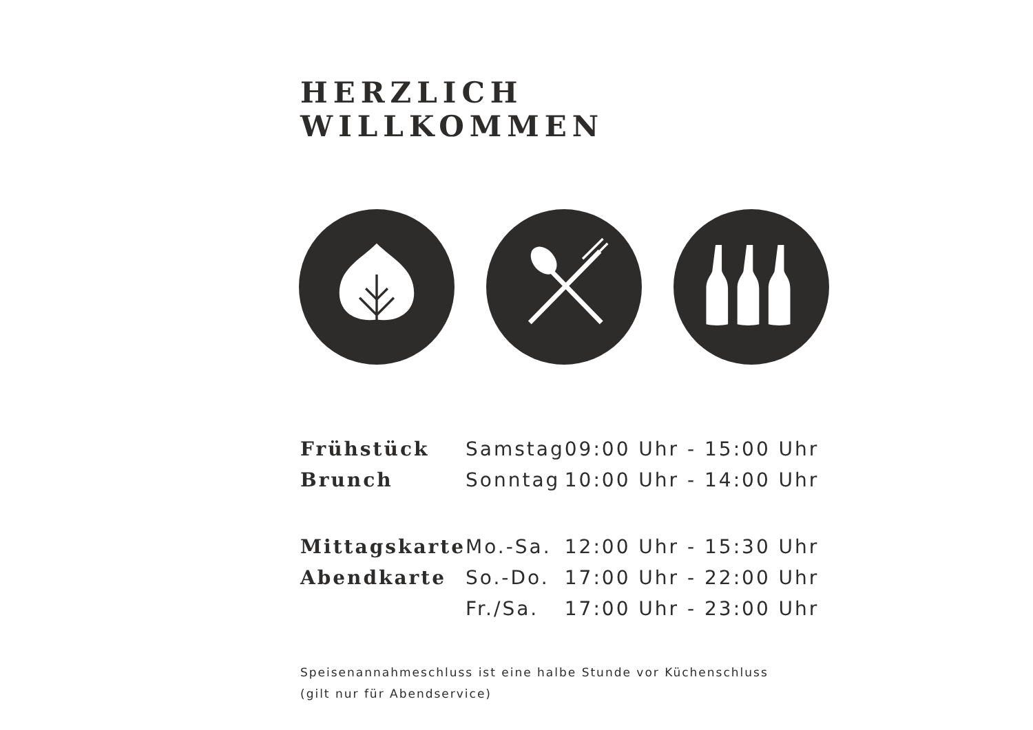HERZLICH WILLKOMMEN
| Frühstück | Samstag | 09:00 Uhr - 15:00 Uhr |
| Brunch | Sonntag | 10:00 Uhr - 14:00 Uhr |
| Mittagskarte | Mo.-Sa. | 12:00 Uhr - 15:30 Uhr |
| Abendkarte | So.-Do. | 17:00 Uhr - 22:00 Uhr |
| | Fr./Sa. | 17:00 Uhr - 23:00 Uhr |
Speisenannahmeschluss ist eine halbe Stunde vor Küchenschluss
(gilt nur für Abendservice)